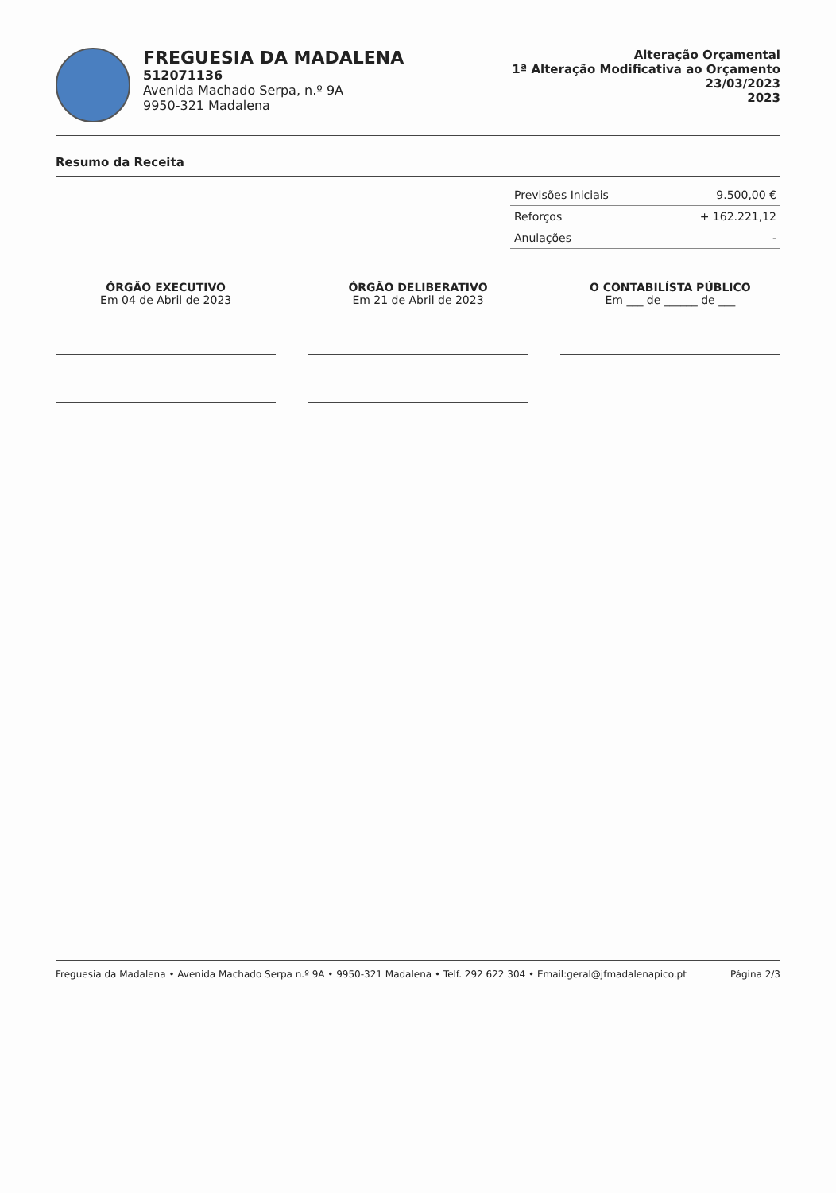FREGUESIA DA MADALENA
512071136
Avenida Machado Serpa, n.º 9A
9950-321 Madalena
Alteração Orçamental
1ª Alteração Modificativa ao Orçamento
23/03/2023
2023
Resumo da Receita
| Previsões Iniciais | 9.500,00 € |
| Reforços | + 162.221,12 |
| Anulações | - |
ÓRGÃO EXECUTIVO
Em 04 de Abril de 2023
ÓRGÃO DELIBERATIVO
Em 21 de Abril de 2023
O CONTABILÍSTA PÚBLICO
Em ___ de ______ de ___
Freguesia da Madalena • Avenida Machado Serpa n.º 9A • 9950-321 Madalena • Telf. 292 622 304 • Email:geral@jfmadalenapico.pt Página 2/3